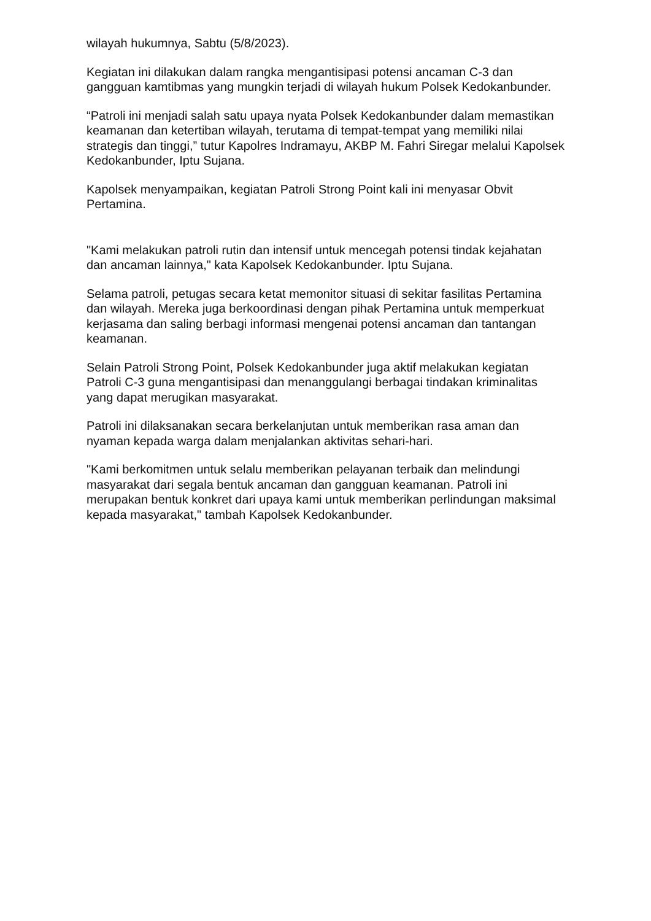wilayah hukumnya, Sabtu (5/8/2023).
Kegiatan ini dilakukan dalam rangka mengantisipasi potensi ancaman C-3 dan gangguan kamtibmas yang mungkin terjadi di wilayah hukum Polsek Kedokanbunder.
“Patroli ini menjadi salah satu upaya nyata Polsek Kedokanbunder dalam memastikan keamanan dan ketertiban wilayah, terutama di tempat-tempat yang memiliki nilai strategis dan tinggi,” tutur Kapolres Indramayu, AKBP M. Fahri Siregar melalui Kapolsek Kedokanbunder, Iptu Sujana.
Kapolsek menyampaikan, kegiatan Patroli Strong Point kali ini menyasar Obvit Pertamina.
"Kami melakukan patroli rutin dan intensif untuk mencegah potensi tindak kejahatan dan ancaman lainnya," kata Kapolsek Kedokanbunder. Iptu Sujana.
Selama patroli, petugas secara ketat memonitor situasi di sekitar fasilitas Pertamina dan wilayah. Mereka juga berkoordinasi dengan pihak Pertamina untuk memperkuat kerjasama dan saling berbagi informasi mengenai potensi ancaman dan tantangan keamanan.
Selain Patroli Strong Point, Polsek Kedokanbunder juga aktif melakukan kegiatan Patroli C-3 guna mengantisipasi dan menanggulangi berbagai tindakan kriminalitas yang dapat merugikan masyarakat.
Patroli ini dilaksanakan secara berkelanjutan untuk memberikan rasa aman dan nyaman kepada warga dalam menjalankan aktivitas sehari-hari.
"Kami berkomitmen untuk selalu memberikan pelayanan terbaik dan melindungi masyarakat dari segala bentuk ancaman dan gangguan keamanan. Patroli ini merupakan bentuk konkret dari upaya kami untuk memberikan perlindungan maksimal kepada masyarakat," tambah Kapolsek Kedokanbunder.